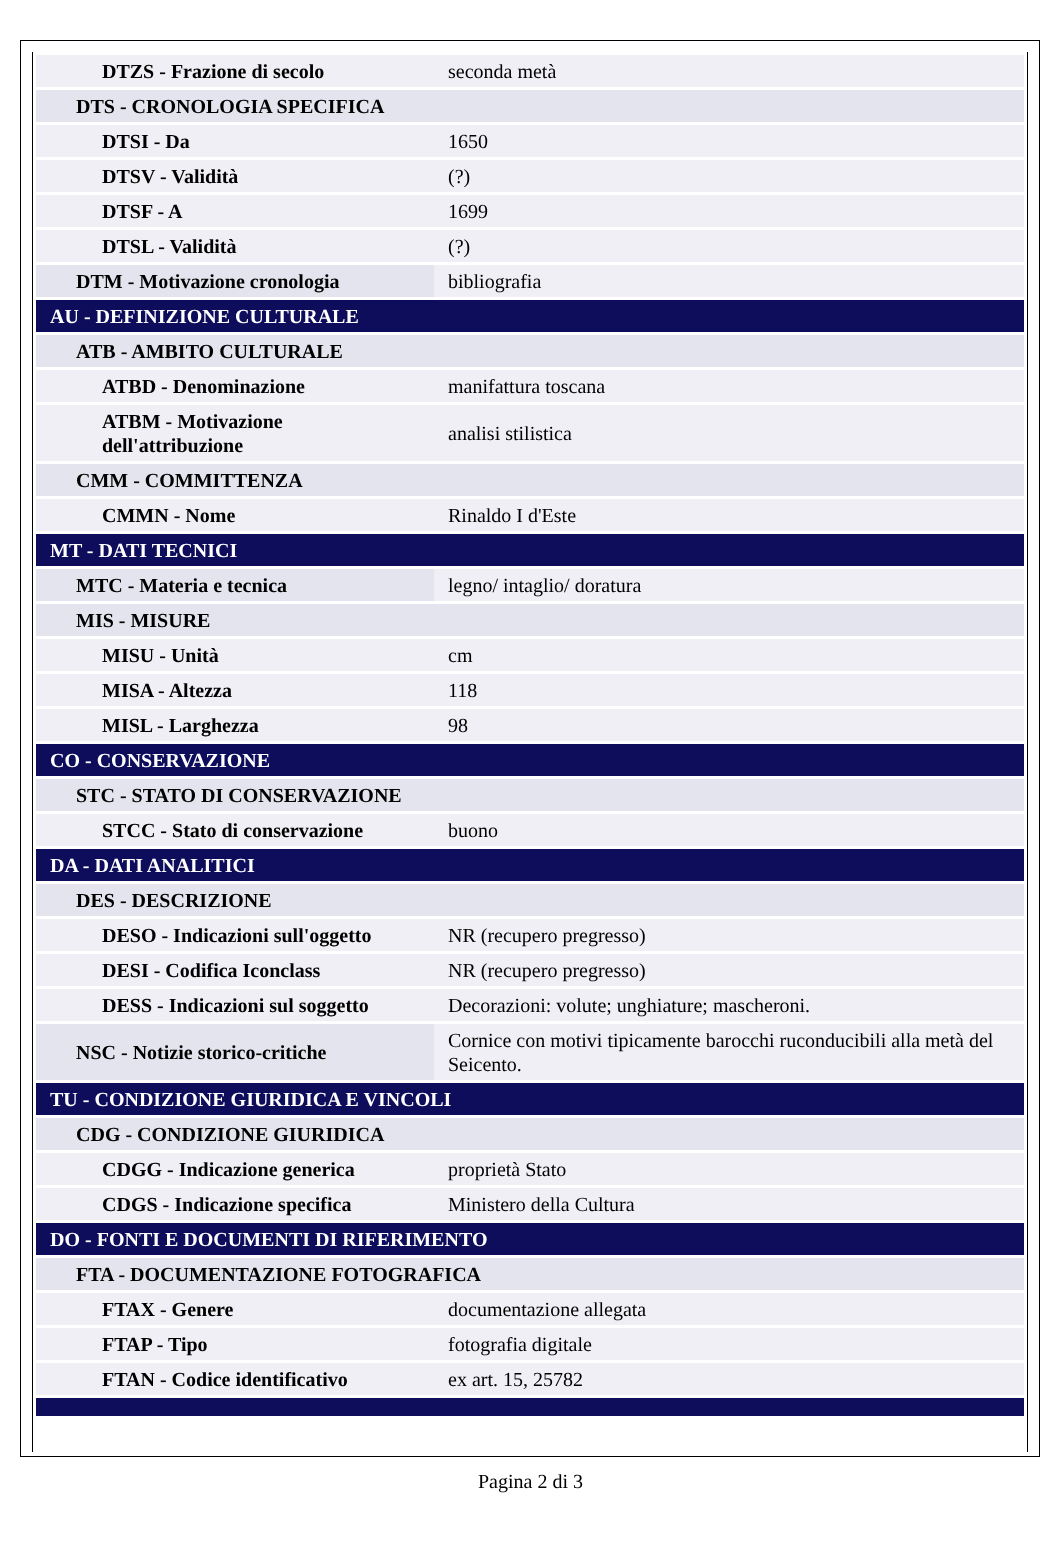| DTZS - Frazione di secolo | seconda metà |
| DTS - CRONOLOGIA SPECIFICA | |
| DTSI - Da | 1650 |
| DTSV - Validità | (?) |
| DTSF - A | 1699 |
| DTSL - Validità | (?) |
| DTM - Motivazione cronologia | bibliografia |
| AU - DEFINIZIONE CULTURALE | |
| ATB - AMBITO CULTURALE | |
| ATBD - Denominazione | manifattura toscana |
| ATBM - Motivazione dell'attribuzione | analisi stilistica |
| CMM - COMMITTENZA | |
| CMMN - Nome | Rinaldo I d'Este |
| MT - DATI TECNICI | |
| MTC - Materia e tecnica | legno/ intaglio/ doratura |
| MIS - MISURE | |
| MISU - Unità | cm |
| MISA - Altezza | 118 |
| MISL - Larghezza | 98 |
| CO - CONSERVAZIONE | |
| STC - STATO DI CONSERVAZIONE | |
| STCC - Stato di conservazione | buono |
| DA - DATI ANALITICI | |
| DES - DESCRIZIONE | |
| DESO - Indicazioni sull'oggetto | NR (recupero pregresso) |
| DESI - Codifica Iconclass | NR (recupero pregresso) |
| DESS - Indicazioni sul soggetto | Decorazioni: volute; unghiature; mascheroni. |
| NSC - Notizie storico-critiche | Cornice con motivi tipicamente barocchi ruconducibili alla metà del Seicento. |
| TU - CONDIZIONE GIURIDICA E VINCOLI | |
| CDG - CONDIZIONE GIURIDICA | |
| CDGG - Indicazione generica | proprietà Stato |
| CDGS - Indicazione specifica | Ministero della Cultura |
| DO - FONTI E DOCUMENTI DI RIFERIMENTO | |
| FTA - DOCUMENTAZIONE FOTOGRAFICA | |
| FTAX - Genere | documentazione allegata |
| FTAP - Tipo | fotografia digitale |
| FTAN - Codice identificativo | ex art. 15, 25782 |
Pagina 2 di 3